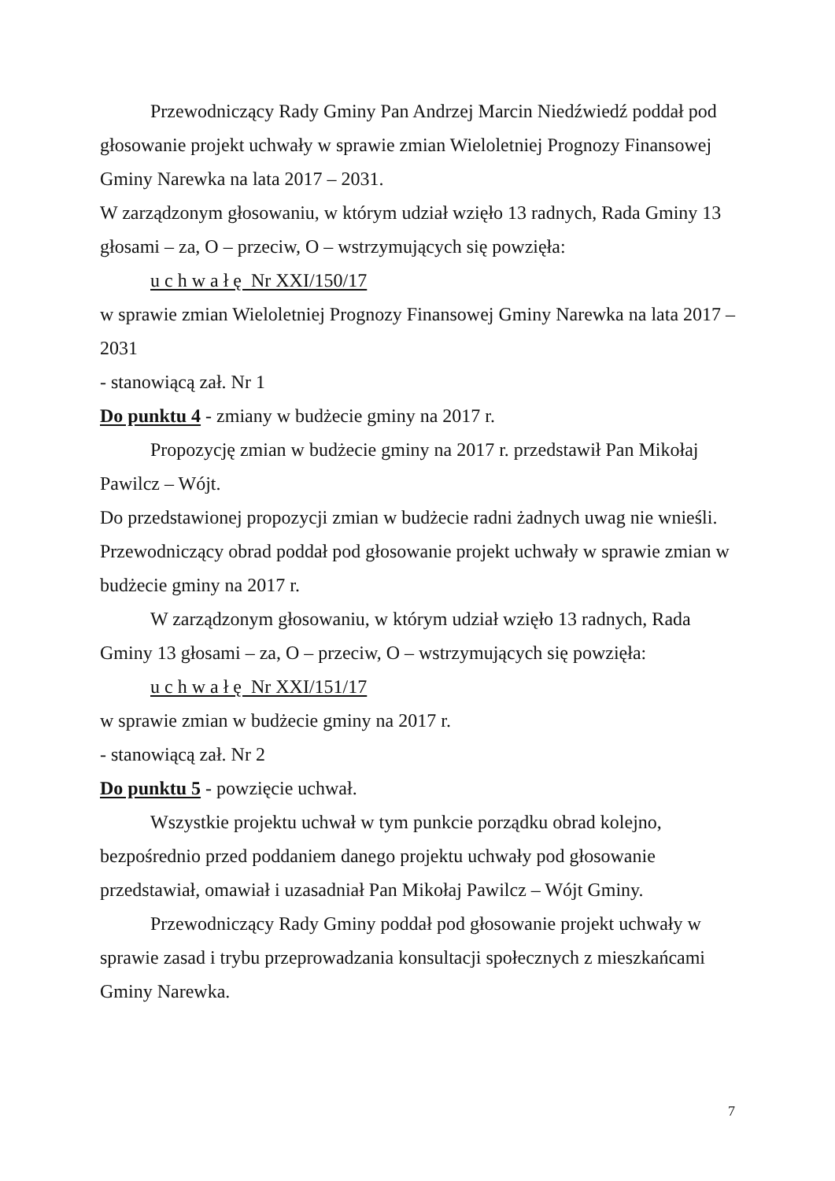Przewodniczący Rady Gminy Pan Andrzej Marcin Niedźwiedź poddał pod głosowanie projekt uchwały w sprawie zmian Wieloletniej Prognozy Finansowej Gminy Narewka na lata 2017 – 2031.
W zarządzonym głosowaniu, w którym udział wzięło 13 radnych, Rada Gminy 13 głosami – za, O – przeciw, O – wstrzymujących się powzięła:
u c h w a ł ę Nr XXI/150/17
w sprawie zmian Wieloletniej Prognozy Finansowej Gminy Narewka na lata 2017 – 2031
- stanowiącą zał. Nr 1
Do punktu 4 - zmiany w budżecie gminy na 2017 r.
Propozycję zmian w budżecie gminy na 2017 r. przedstawił Pan Mikołaj Pawilcz – Wójt.
Do przedstawionej propozycji zmian w budżecie radni żadnych uwag nie wnieśli.
Przewodniczący obrad poddał pod głosowanie projekt uchwały w sprawie zmian w budżecie gminy na 2017 r.
W zarządzonym głosowaniu, w którym udział wzięło 13 radnych, Rada Gminy 13 głosami – za, O – przeciw, O – wstrzymujących się powzięła:
u c h w a ł ę Nr XXI/151/17
w sprawie zmian w budżecie gminy na 2017 r.
- stanowiącą zał. Nr 2
Do punktu 5 - powzięcie uchwał.
Wszystkie projektu uchwał w tym punkcie porządku obrad kolejno, bezpośrednio przed poddaniem danego projektu uchwały pod głosowanie przedstawiał, omawiał i uzasadniał Pan Mikołaj Pawilcz – Wójt Gminy.
Przewodniczący Rady Gminy poddał pod głosowanie projekt uchwały w sprawie zasad i trybu przeprowadzania konsultacji społecznych z mieszkańcami Gminy Narewka.
7